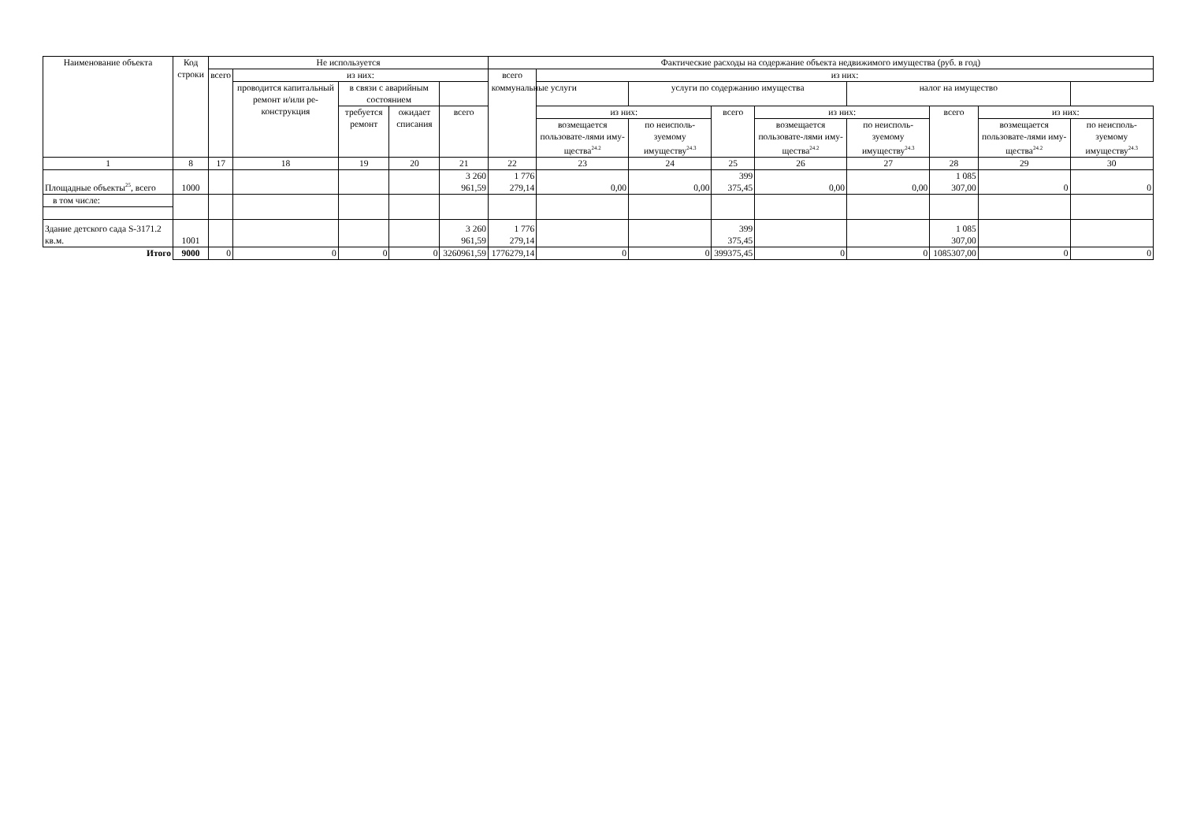| Наименование объекта | Код строки | Не используется | | | | | Фактические расходы на содержание объекта недвижимого имущества (руб. в год) | | | | | | | | |
| --- | --- | --- | --- | --- | --- | --- | --- | --- | --- | --- | --- | --- | --- | --- | --- |
| | | всего | из них: | | | | всего | из них: | | | | | | | |
| | | | проводится капитальный ремонт и/или ре-конструкция | в связи с аварийным состоянием | | коммунальные услуги | | | услуги по содержанию имущества | | | налог на имущество | | | |
| | | | | требуется ремонт | ожидает списания | всего | | из них: | | всего | из них: | | всего | из них: | |
| | | | | | | | | возмещается пользовате-лями иму-щества<sup>24.2</sup> | по неисполь-зуемому имуществу<sup>24.3</sup> | | возмещается пользовате-лями иму-щества<sup>24.2</sup> | по неисполь-зуемому имуществу<sup>24.3</sup> | | возмещается пользовате-лями иму-щества<sup>24.2</sup> | по неисполь-зуемому имуществу<sup>24.3</sup> |
| 1 | 8 | 17 | 18 | 19 | 20 | 21 | 22 | 23 | 24 | 25 | 26 | 27 | 28 | 29 | 30 |
| Площадные объекты<sup>25</sup>, всего | 1000 | | | | | 3 260 961,59 | 1 776 279,14 | 0,00 | 0,00 | 399 375,45 | 0,00 | 0,00 | 1 085 307,00 | 0 | 0 |
| в том числе: | | | | | | | | | | | | | | | |
| Здание детского сада S-3171.2 кв.м. | 1001 | | | | | 3 260 961,59 | 1 776 279,14 | | | 399 375,45 | | | 1 085 307,00 | | |
| Итого | 9000 | 0 | 0 | 0 | 0 | 3260961,59 | 1776279,14 | 0 | 0 | 399375,45 | 0 | 0 | 1085307,00 | 0 | 0 |